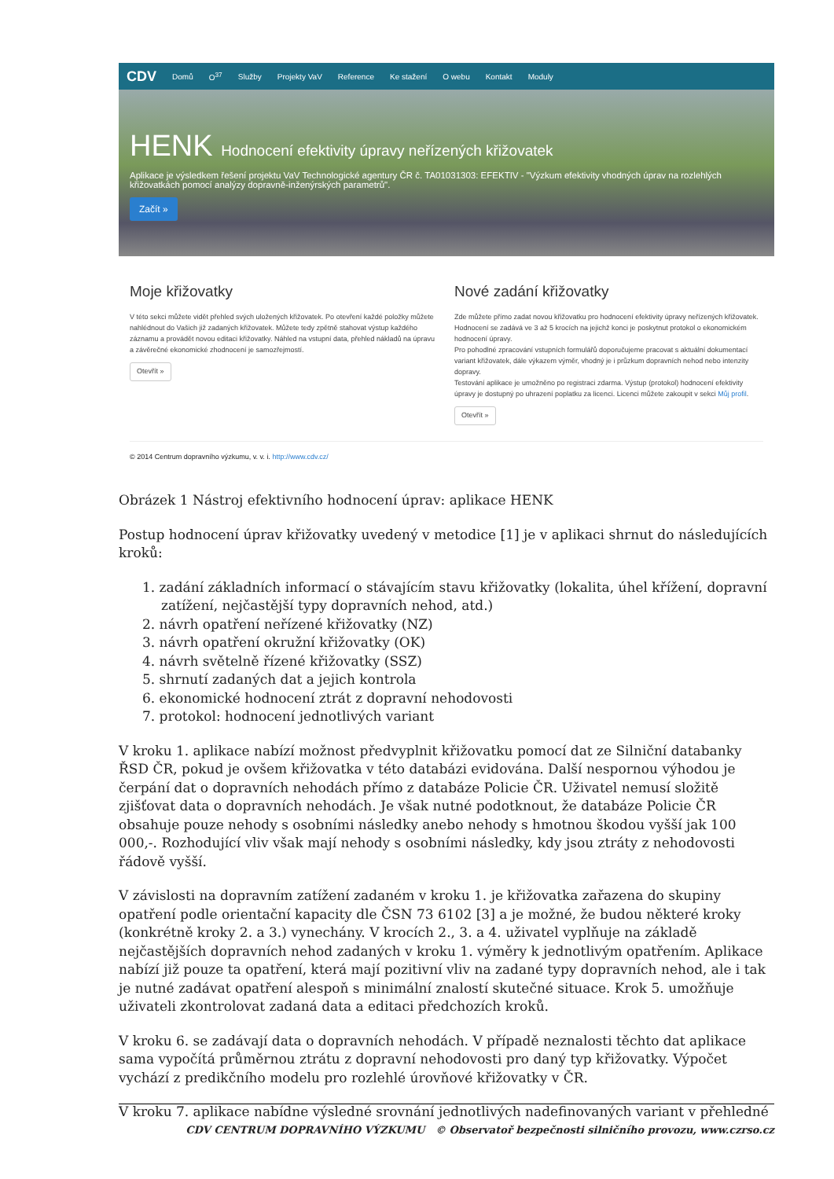CDV Domů O<sup>37</sup> Služby Projekty VaV Reference Ke stažení O webu Kontakt Moduly
HENK Hodnocení efektivity úpravy neřízených křižovatek
Aplikace je výsledkem řešení projektu VaV Technologické agentury ČR č. TA01031303: EFEKTIV - "Výzkum efektivity vhodných úprav na rozlehlých křižovatkách pomocí analýzy dopravně-inženýrských parametrů".
Začít »
Moje křižovatky
V této sekci můžete vidět přehled svých uložených křižovatek. Po otevření každé položky můžete nahlédnout do Vašich již zadaných křižovatek. Můžete tedy zpětně stahovat výstup každého záznamu a provádět novou editaci křižovatky. Náhled na vstupní data, přehled nákladů na úpravu a závěrečné ekonomické zhodnocení je samozřejmostí.
Otevřít »
Nové zadání křižovatky
Zde můžete přímo zadat novou křižovatku pro hodnocení efektivity úpravy neřízených křižovatek. Hodnocení se zadává ve 3 až 5 krocích na jejichž konci je poskytnut protokol o ekonomickém hodnocení úpravy.
Pro pohodlné zpracování vstupních formulářů doporučujeme pracovat s aktuální dokumentací variant křižovatek, dále výkazem výměr, vhodný je i průzkum dopravních nehod nebo intenzity dopravy.
Testování aplikace je umožněno po registraci zdarma. Výstup (protokol) hodnocení efektivity úpravy je dostupný po uhrazení poplatku za licenci. Licenci můžete zakoupit v sekci Můj profil.
Otevřít »
© 2014 Centrum dopravního výzkumu, v. v. i. http://www.cdv.cz/
Obrázek 1 Nástroj efektivního hodnocení úprav: aplikace HENK
Postup hodnocení úprav křižovatky uvedený v metodice [1] je v aplikaci shrnut do následujících kroků:
1. zadání základních informací o stávajícím stavu křižovatky (lokalita, úhel křížení, dopravní zatížení, nejčastější typy dopravních nehod, atd.)
2. návrh opatření neřízené křižovatky (NZ)
3. návrh opatření okružní křižovatky (OK)
4. návrh světelně řízené křižovatky (SSZ)
5. shrnutí zadaných dat a jejich kontrola
6. ekonomické hodnocení ztrát z dopravní nehodovosti
7. protokol: hodnocení jednotlivých variant
V kroku 1. aplikace nabízí možnost předvyplnit křižovatku pomocí dat ze Silniční databanky ŘSD ČR, pokud je ovšem křižovatka v této databázi evidována. Další nespornou výhodou je čerpání dat o dopravních nehodách přímo z databáze Policie ČR. Uživatel nemusí složitě zjišťovat data o dopravních nehodách. Je však nutné podotknout, že databáze Policie ČR obsahuje pouze nehody s osobními následky anebo nehody s hmotnou škodou vyšší jak 100 000,-. Rozhodující vliv však mají nehody s osobními následky, kdy jsou ztráty z nehodovosti řádově vyšší.
V závislosti na dopravním zatížení zadaném v kroku 1. je křižovatka zařazena do skupiny opatření podle orientační kapacity dle ČSN 73 6102 [3] a je možné, že budou některé kroky (konkrétně kroky 2. a 3.) vynechány. V krocích 2., 3. a 4. uživatel vyplňuje na základě nejčastějších dopravních nehod zadaných v kroku 1. výměry k jednotlivým opatřením. Aplikace nabízí již pouze ta opatření, která mají pozitivní vliv na zadané typy dopravních nehod, ale i tak je nutné zadávat opatření alespoň s minimální znalostí skutečné situace. Krok 5. umožňuje uživateli zkontrolovat zadaná data a editaci předchozích kroků.
V kroku 6. se zadávají data o dopravních nehodách. V případě neznalosti těchto dat aplikace sama vypočítá průměrnou ztrátu z dopravní nehodovosti pro daný typ křižovatky. Výpočet vychází z predikčního modelu pro rozlehlé úrovňové křižovatky v ČR.
V kroku 7. aplikace nabídne výsledné srovnání jednotlivých nadefinovaných variant v přehledné
CDV CENTRUM DOPRAVNÍHO VÝZKUMU © Observatoř bezpečnosti silničního provozu, www.czrso.cz